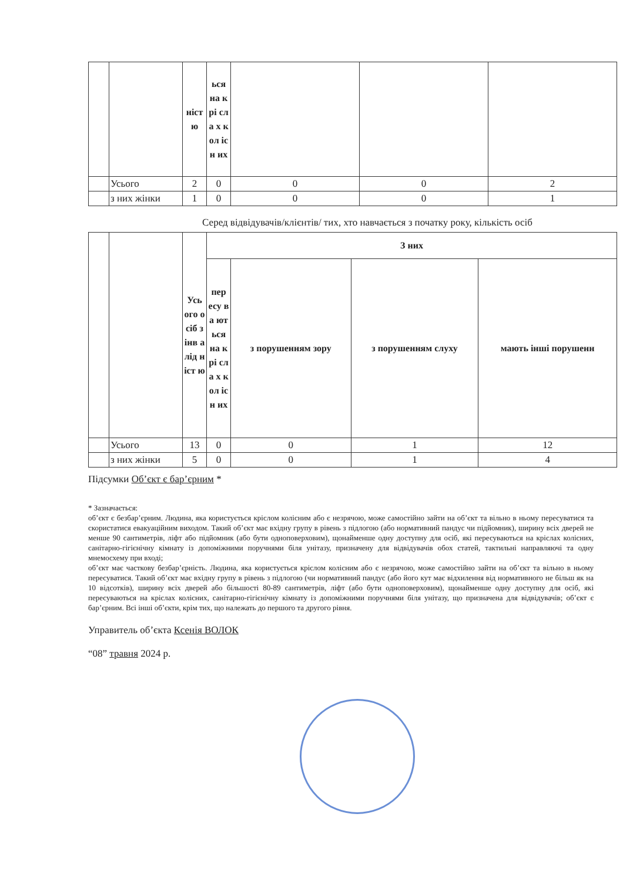| | | ніст ю | ься на крі сла х кол існ их | | | |
| | Усього | 2 | 0 | 0 | 0 | 2 |
| | з них жінки | 1 | 0 | 0 | 0 | 1 |
Серед відвідувачів/клієнтів/ тих, хто навчається з початку року, кількість осіб
| | | Усь ого осіб з інв алід ніст ю | З них | | | |
| | | | пер есу ва ют ься на крі сла х кол існ их | з порушенням зору | з порушенням слуху | мають інші порушенн |
| | Усього | 13 | 0 | 0 | 1 | 12 |
| | з них жінки | 5 | 0 | 0 | 1 | 4 |
Підсумки Об’єкт є бар’єрним *
* Зазначається:
об’єкт є безбар’єрним. Людина, яка користується кріслом колісним або є незрячою, може самостійно зайти на об’єкт та вільно в ньому пересуватися та скористатися евакуаційним виходом. Такий об’єкт має вхідну групу в рівень з підлогою (або нормативний пандус чи підйомник), ширину всіх дверей не менше 90 сантиметрів, ліфт або підйомник (або бути одноповерховим), щонайменше одну доступну для осіб, які пересуваються на кріслах колісних, санітарно-гігієнічну кімнату із допоміжними поручнями біля унітазу, призначену для відвідувачів обох статей, тактильні направляючі та одну мнемосхему при вході;
об’єкт має часткову безбар’єрність. Людина, яка користується кріслом колісним або є незрячою, може самостійно зайти на об’єкт та вільно в ньому пересуватися. Такий об’єкт має вхідну групу в рівень з підлогою (чи нормативний пандус (або його кут має відхилення від нормативного не більш як на 10 відсотків), ширину всіх дверей або більшості 80-89 сантиметрів, ліфт (або бути одноповерховим), щонайменше одну доступну для осіб, які пересуваються на кріслах колісних, санітарно-гігієнічну кімнату із допоміжними поручнями біля унітазу, що призначена для відвідувачів; об’єкт є бар’єрним. Всі інші об’єкти, крім тих, що належать до першого та другого рівня.
Управитель об’єкта Ксенія ВОЛОК
“08” травня 2024 р.